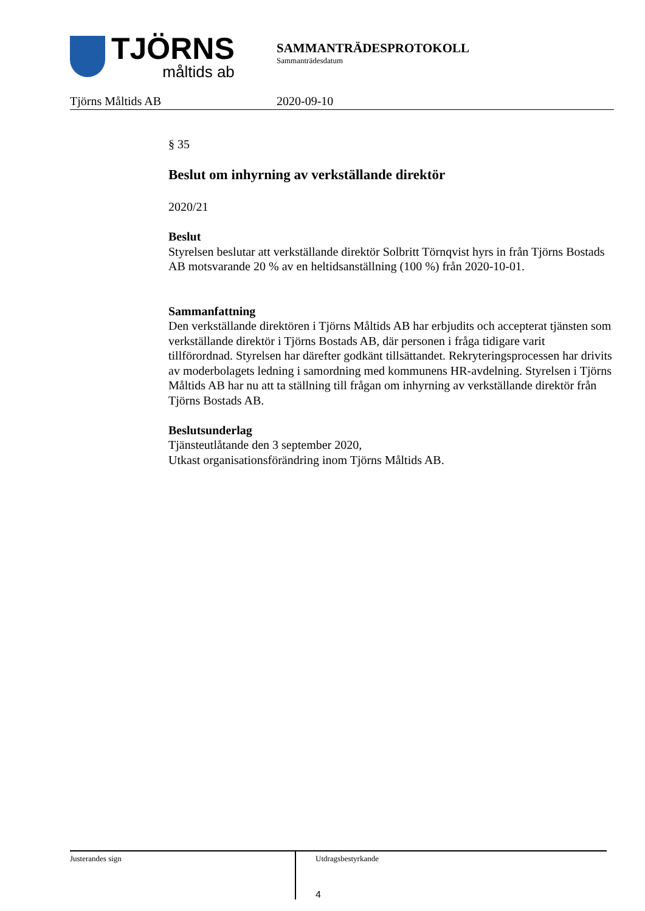TJÖRNS
måltids ab
SAMMANTRÄDESPROTOKOLL
Sammanträdesdatum
Tjörns Måltids AB 2020-09-10
§ 35
Beslut om inhyrning av verkställande direktör
2020/21
Beslut
Styrelsen beslutar att verkställande direktör Solbritt Törnqvist hyrs in från Tjörns Bostads AB motsvarande 20 % av en heltidsanställning (100 %) från 2020-10-01.
Sammanfattning
Den verkställande direktören i Tjörns Måltids AB har erbjudits och accepterat tjänsten som verkställande direktör i Tjörns Bostads AB, där personen i fråga tidigare varit tillförordnad. Styrelsen har därefter godkänt tillsättandet. Rekryteringsprocessen har drivits av moderbolagets ledning i samordning med kommunens HR-avdelning. Styrelsen i Tjörns Måltids AB har nu att ta ställning till frågan om inhyrning av verkställande direktör från Tjörns Bostads AB.
Beslutsunderlag
Tjänsteutlåtande den 3 september 2020,
Utkast organisationsförändring inom Tjörns Måltids AB.
Justerandes sign
Utdragsbestyrkande
4